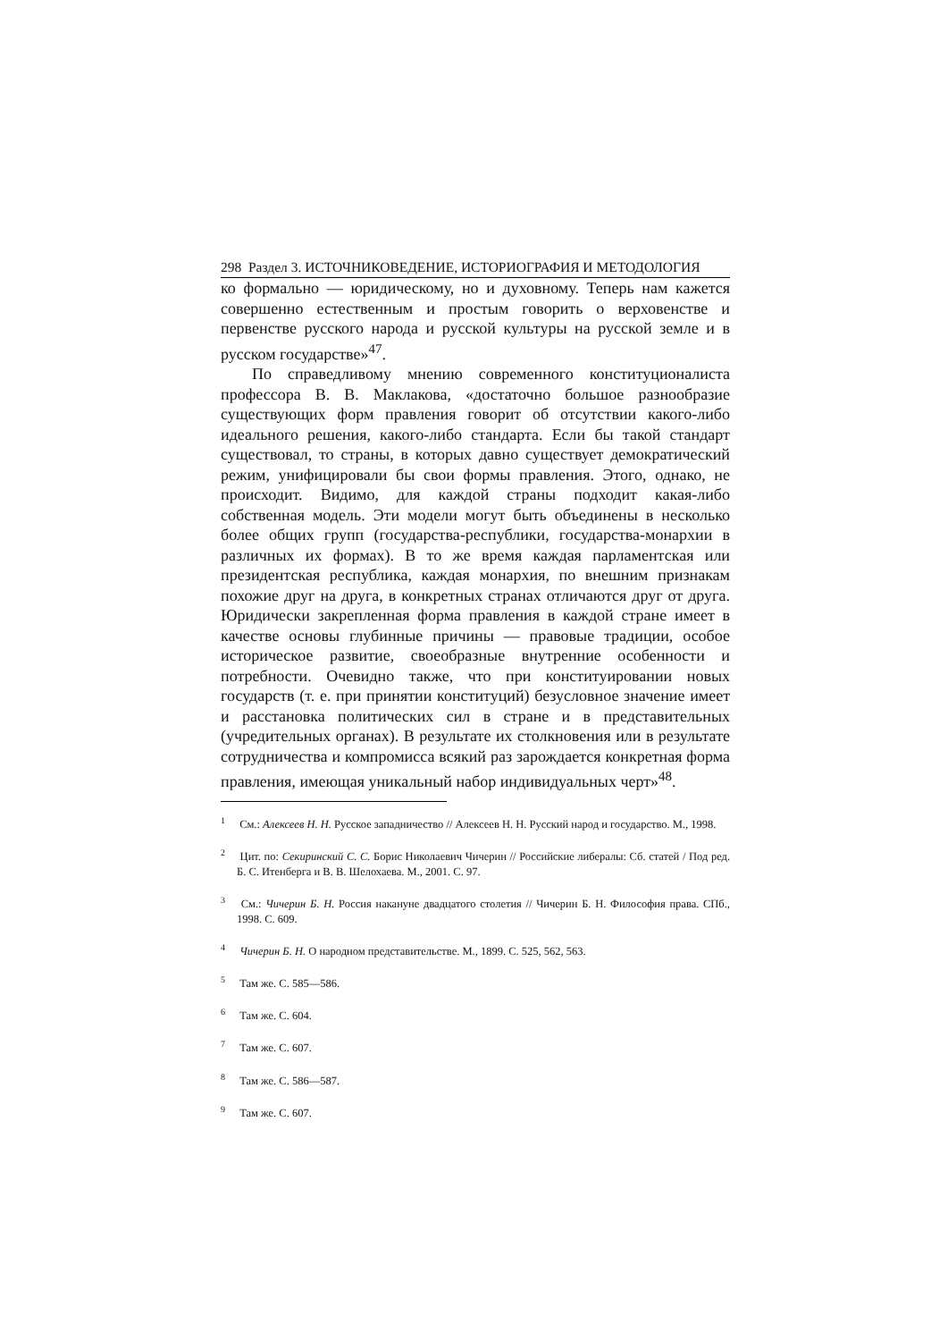298 Раздел 3. ИСТОЧНИКОВЕДЕНИЕ, ИСТОРИОГРАФИЯ И МЕТОДОЛОГИЯ
ко формально — юридическому, но и духовному. Теперь нам кажется совершенно естественным и простым говорить о верховенстве и первенстве русского народа и русской культуры на русской земле и в русском государстве»<sup>47</sup>.
По справедливому мнению современного конституционалиста профессора В. В. Маклакова, «достаточно большое разнообразие существующих форм правления говорит об отсутствии какого-либо идеального решения, какого-либо стандарта. Если бы такой стандарт существовал, то страны, в которых давно существует демократический режим, унифицировали бы свои формы правления. Этого, однако, не происходит. Видимо, для каждой страны подходит какая-либо собственная модель. Эти модели могут быть объединены в несколько более общих групп (государства-республики, государства-монархии в различных их формах). В то же время каждая парламентская или президентская республика, каждая монархия, по внешним признакам похожие друг на друга, в конкретных странах отличаются друг от друга. Юридически закрепленная форма правления в каждой стране имеет в качестве основы глубинные причины — правовые традиции, особое историческое развитие, своеобразные внутренние особенности и потребности. Очевидно также, что при конституировании новых государств (т. е. при принятии конституций) безусловное значение имеет и расстановка политических сил в стране и в представительных (учредительных органах). В результате их столкновения или в результате сотрудничества и компромисса всякий раз зарождается конкретная форма правления, имеющая уникальный набор индивидуальных черт»<sup>48</sup>.
<sup>1</sup> См.: Алексеев Н. Н. Русское западничество // Алексеев Н. Н. Русский народ и государство. М., 1998.
<sup>2</sup> Цит. по: Секиринский С. С. Борис Николаевич Чичерин // Российские либералы: Сб. статей / Под ред. Б. С. Итенберга и В. В. Шелохаева. М., 2001. С. 97.
<sup>3</sup> См.: Чичерин Б. Н. Россия накануне двадцатого столетия // Чичерин Б. Н. Философия права. СПб., 1998. С. 609.
<sup>4</sup> Чичерин Б. Н. О народном представительстве. М., 1899. С. 525, 562, 563.
<sup>5</sup> Там же. С. 585—586.
<sup>6</sup> Там же. С. 604.
<sup>7</sup> Там же. С. 607.
<sup>8</sup> Там же. С. 586—587.
<sup>9</sup> Там же. С. 607.